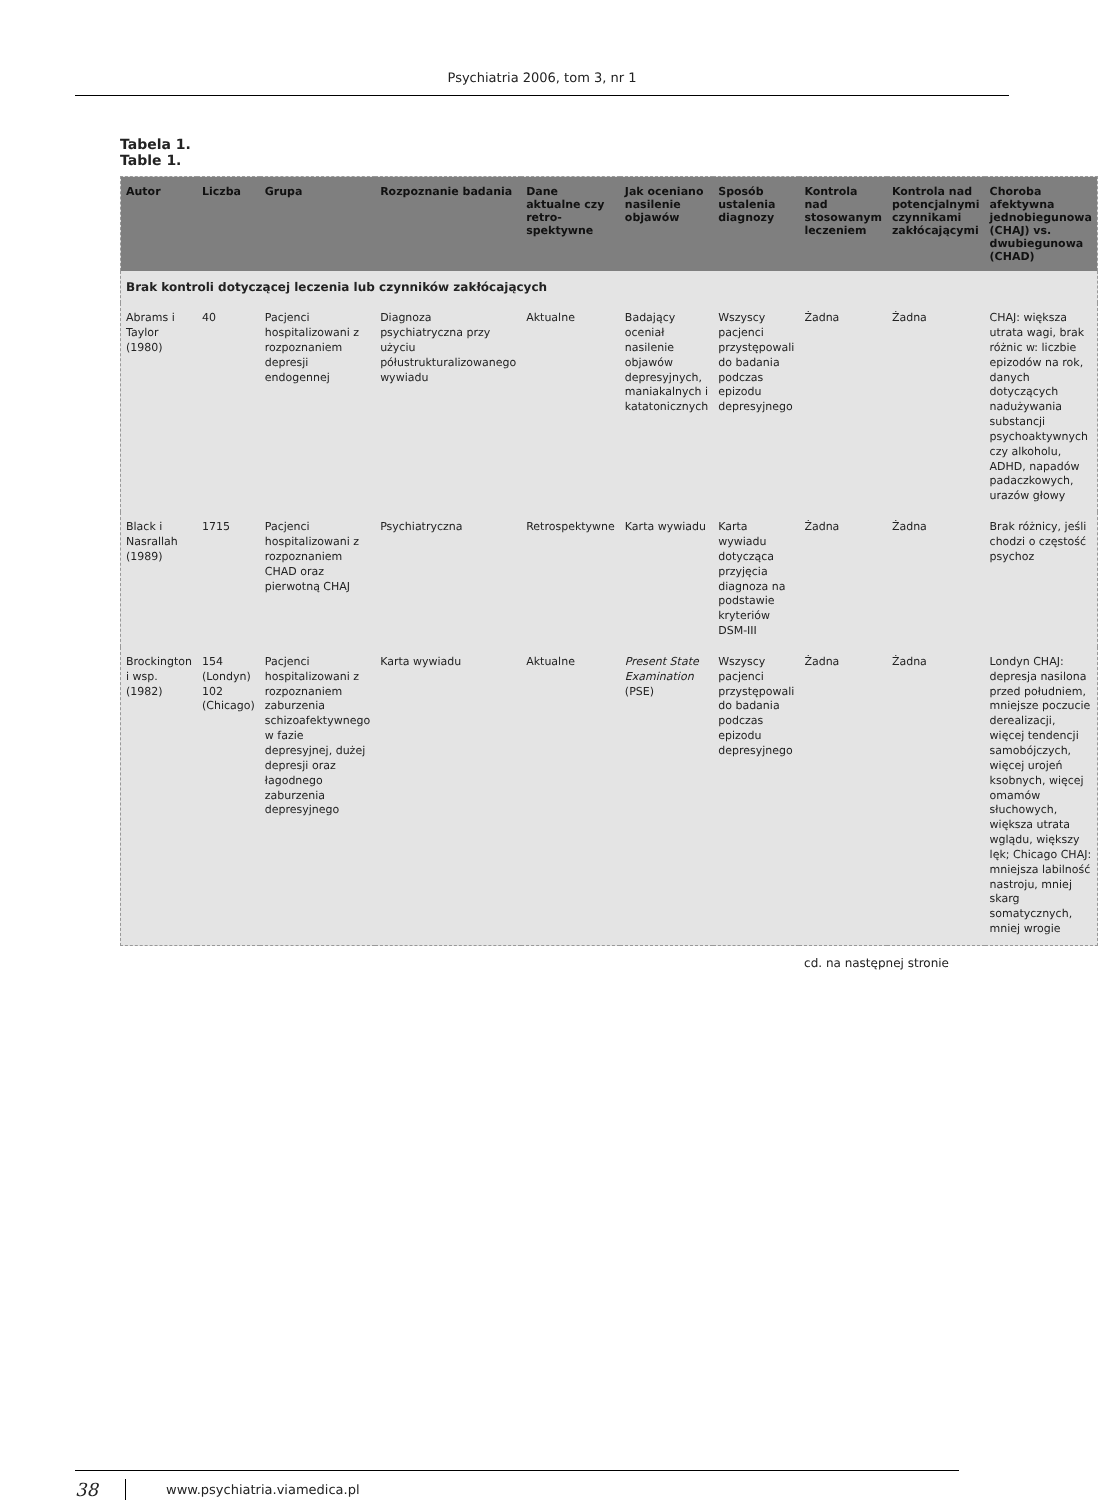Psychiatria 2006, tom 3, nr 1
Tabela 1.
Table 1.
| Autor | Liczba | Grupa | Rozpoznanie badania | Dane aktualne czy retro-spektywne | Jak oceniano nasilenie objawów | Sposób ustalenia diagnozy | Kontrola nad stosowanym leczeniem | Kontrola nad potencjalnymi czynnikami zakłócającymi | Choroba afektywna jednobiegunowa (CHAJ) vs. dwubiegunowa (CHAD) |
| --- | --- | --- | --- | --- | --- | --- | --- | --- | --- |
| Brak kontroli dotyczącej leczenia lub czynników zakłócających | | | | | | | | | |
| Abrams i Taylor (1980) | 40 | Pacjenci hospitalizowani z rozpoznaniem depresji endogennej | Diagnoza psychiatryczna przy użyciu półustrukturalizowanego wywiadu | Aktualne | Badający oceniał nasilenie objawów depresyjnych, maniakalnych i katatonicznych | Wszyscy pacjenci przystępowali do badania podczas epizodu depresyjnego | Żadna | Żadna | CHAJ: większa utrata wagi, brak różnic w: liczbie epizodów na rok, danych dotyczących nadużywania substancji psychoaktywnych czy alkoholu, ADHD, napadów padaczkowych, urazów głowy |
| Black i Nasrallah (1989) | 1715 | Pacjenci hospitalizowani z rozpoznaniem CHAD oraz pierwotną CHAJ | Psychiatryczna | Retrospektywne | Karta wywiadu | Karta wywiadu dotycząca przyjęcia diagnoza na podstawie kryteriów DSM-III | Żadna | Żadna | Brak różnicy, jeśli chodzi o częstość psychoz |
| Brockington i wsp. (1982) | 154 (Londyn) 102 (Chicago) | Pacjenci hospitalizowani z rozpoznaniem zaburzenia schizoafektywnego w fazie depresyjnej, dużej depresji oraz łagodnego zaburzenia depresyjnego | Karta wywiadu | Aktualne | Present State Examination (PSE) | Wszyscy pacjenci przystępowali do badania podczas epizodu depresyjnego | Żadna | Żadna | Londyn CHAJ: depresja nasilona przed południem, mniejsze poczucie derealizacji, więcej tendencji samobójczych, więcej urojeń ksobnych, więcej omamów słuchowych, większa utrata wglądu, większy lęk; Chicago CHAJ: mniejsza labilność nastroju, mniej skarg somatycznych, mniej wrogie |
cd. na następnej stronie
38 www.psychiatria.viamedica.pl